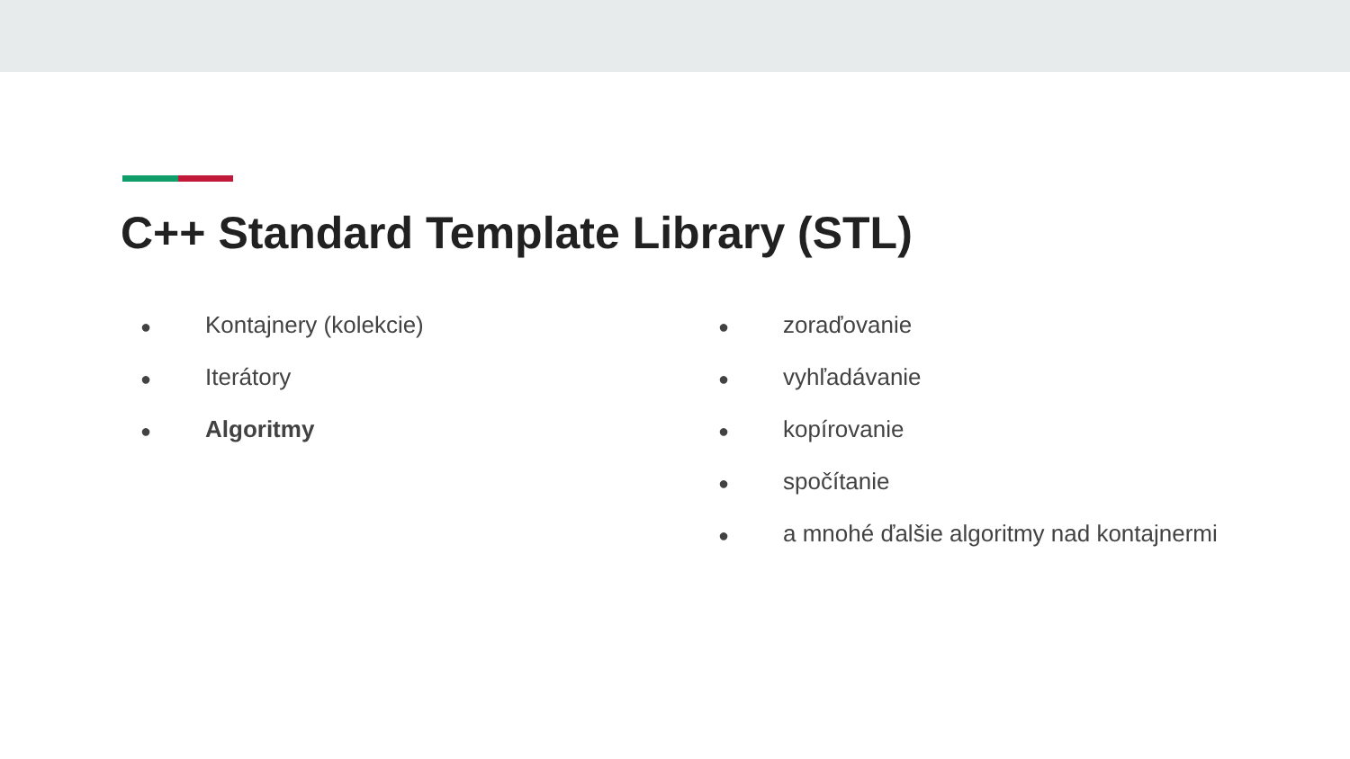C++ Standard Template Library (STL)
● Kontajnery (kolekcie)
● Iterátory
● Algoritmy
● zoraďovanie
● vyhľadávanie
● kopírovanie
● spočítanie
● a mnohé ďalšie algoritmy nad kontajnermi